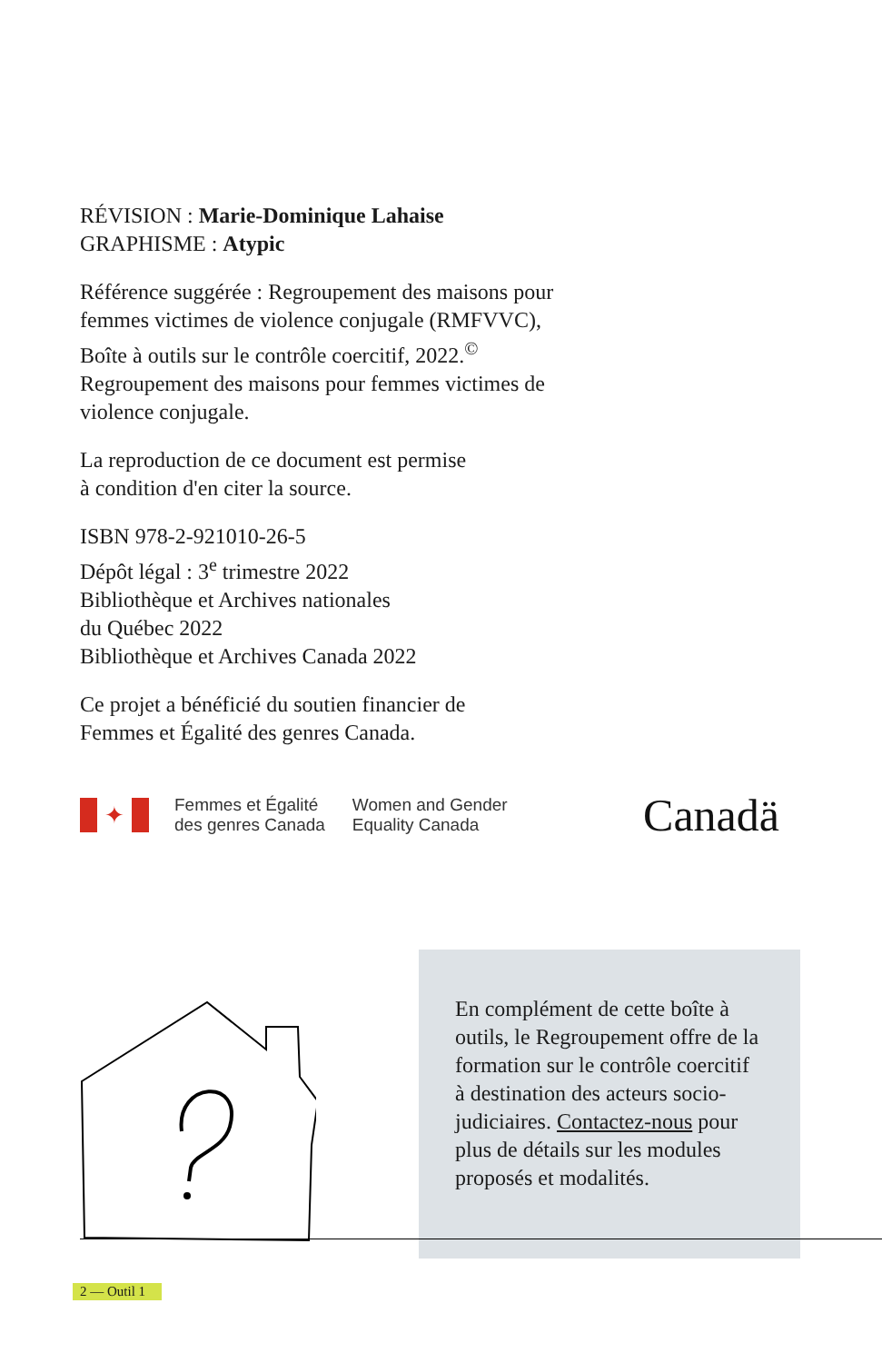RÉVISION : Marie-Dominique Lahaise
GRAPHISME : Atypic
Référence suggérée : Regroupement des maisons pour femmes victimes de violence conjugale (RMFVVC), Boîte à outils sur le contrôle coercitif, 2022.<sup>©</sup> Regroupement des maisons pour femmes victimes de violence conjugale.
La reproduction de ce document est permise
à condition d'en citer la source.
ISBN 978-2-921010-26-5
Dépôt légal : 3<sup>e</sup> trimestre 2022
Bibliothèque et Archives nationales
du Québec 2022
Bibliothèque et Archives Canada 2022
Ce projet a bénéficié du soutien financier de
Femmes et Égalité des genres Canada.
✦
Femmes et Égalité
des genres Canada
Women and Gender
Equality Canada
Canadä
En complément de cette boîte à outils, le Regroupement offre de la formation sur le contrôle coercitif à destination des acteurs socio-judiciaires. Contactez-nous pour plus de détails sur les modules proposés et modalités.
2 — Outil 1